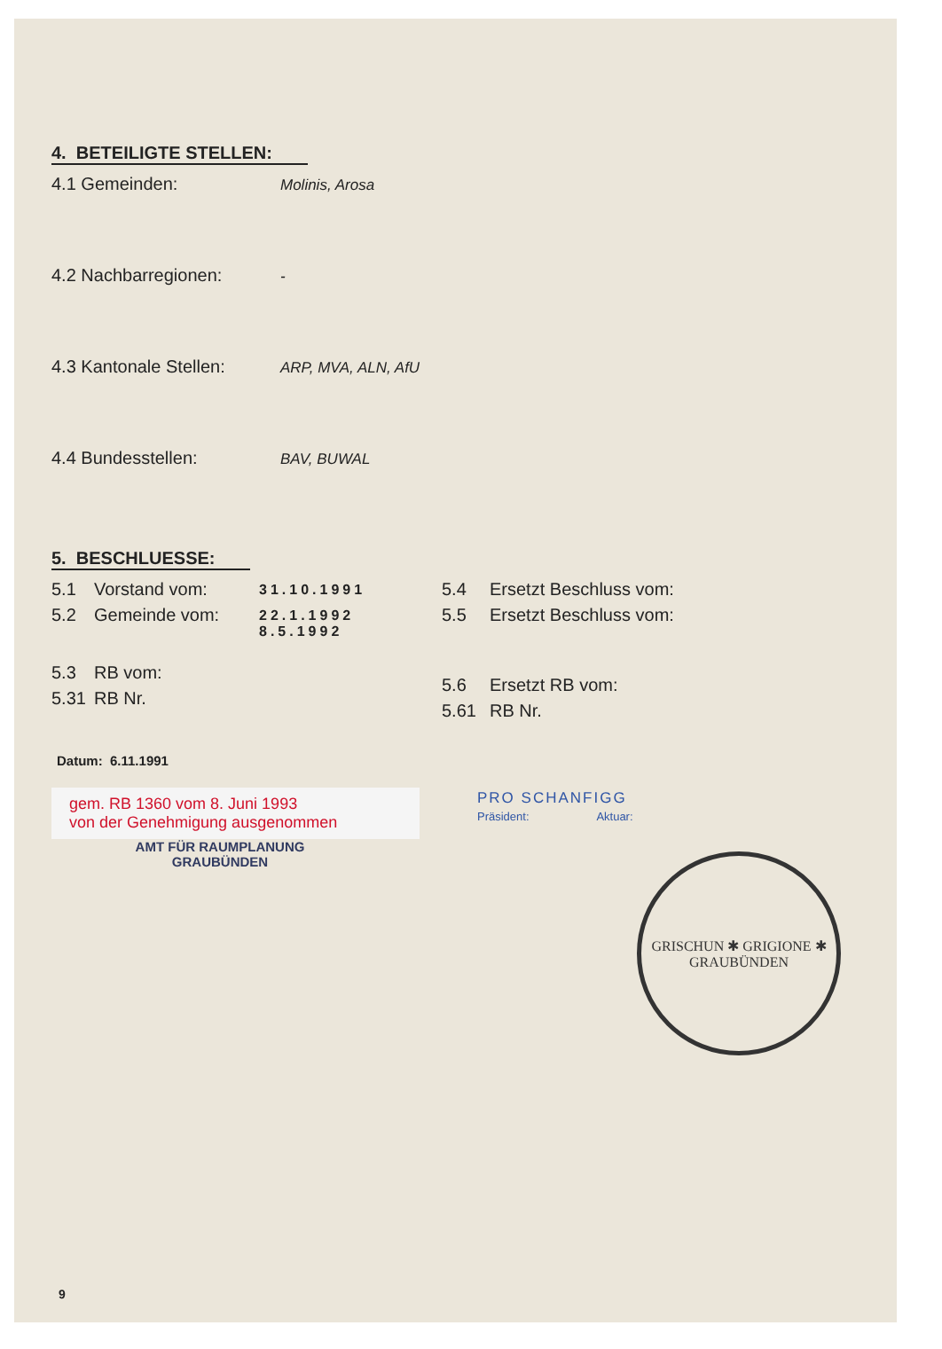4. BETEILIGTE STELLEN:
4.1 Gemeinden: Molinis, Arosa
4.2 Nachbarregionen: -
4.3 Kantonale Stellen: ARP, MVA, ALN, AfU
4.4 Bundesstellen: BAV, BUWAL
5. BESCHLUESSE:
5.1 Vorstand vom: 31.10.1991
5.2 Gemeinde vom: 22.1.1992
8.5.1992
5.3 RB vom:
5.31 RB Nr.
5.4 Ersetzt Beschluss vom:
5.5 Ersetzt Beschluss vom:
5.6 Ersetzt RB vom:
5.61 RB Nr.
Datum: 6.11.1991
gem. RB 1360 vom 8. Juni 1993
von der Genehmigung ausgenommen
AMT FÜR RAUMPLANUNG
GRAUBÜNDEN
PRO SCHANFIGG
Präsident: Aktuar:
GRISCHUN ✱ GRIGIONE ✱
GRAUBÜNDEN
9